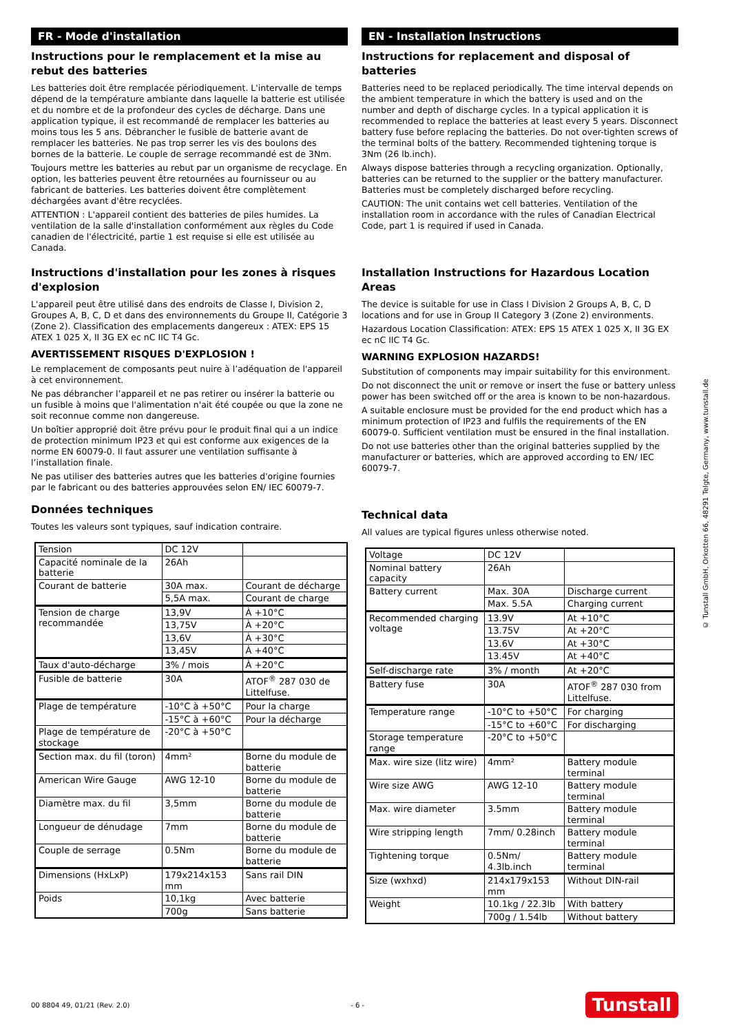FR - Mode d'installation
Instructions pour le remplacement et la mise au rebut des batteries
Les batteries doit être remplacée périodiquement. L'intervalle de temps dépend de la température ambiante dans laquelle la batterie est utilisée et du nombre et de la profondeur des cycles de décharge. Dans une application typique, il est recommandé de remplacer les batteries au moins tous les 5 ans. Débrancher le fusible de batterie avant de remplacer les batteries. Ne pas trop serrer les vis des boulons des bornes de la batterie. Le couple de serrage recommandé est de 3Nm.
Toujours mettre les batteries au rebut par un organisme de recyclage. En option, les batteries peuvent être retournées au fournisseur ou au fabricant de batteries. Les batteries doivent être complètement déchargées avant d'être recyclées.
ATTENTION : L'appareil contient des batteries de piles humides. La ventilation de la salle d'installation conformément aux règles du Code canadien de l'électricité, partie 1 est requise si elle est utilisée au Canada.
Instructions d'installation pour les zones à risques d'explosion
L'appareil peut être utilisé dans des endroits de Classe I, Division 2, Groupes A, B, C, D et dans des environnements du Groupe II, Catégorie 3 (Zone 2). Classification des emplacements dangereux : ATEX: EPS 15 ATEX 1 025 X, II 3G EX ec nC IIC T4 Gc.
AVERTISSEMENT RISQUES D'EXPLOSION !
Le remplacement de composants peut nuire à l’adéquation de l'appareil à cet environnement.
Ne pas débrancher l’appareil et ne pas retirer ou insérer la batterie ou un fusible à moins que l'alimentation n'ait été coupée ou que la zone ne soit reconnue comme non dangereuse.
Un boîtier approprié doit être prévu pour le produit final qui a un indice de protection minimum IP23 et qui est conforme aux exigences de la norme EN 60079-0. Il faut assurer une ventilation suffisante à l’installation finale.
Ne pas utiliser des batteries autres que les batteries d'origine fournies par le fabricant ou des batteries approuvées selon EN/ IEC 60079-7.
Données techniques
Toutes les valeurs sont typiques, sauf indication contraire.
| Tension | DC 12V | |
| Capacité nominale de la batterie | 26Ah | |
| Courant de batterie | 30A max. | Courant de décharge |
| | 5,5A max. | Courant de charge |
| Tension de charge recommandée | 13,9V | À +10°C |
| | 13,75V | À +20°C |
| | 13,6V | À +30°C |
| | 13,45V | À +40°C |
| Taux d'auto-décharge | 3% / mois | À +20°C |
| Fusible de batterie | 30A | ATOF<sup>®</sup> 287 030 de Littelfuse. |
| Plage de température | -10°C à +50°C | Pour la charge |
| | -15°C à +60°C | Pour la décharge |
| Plage de température de stockage | -20°C à +50°C | |
| Section max. du fil (toron) | 4mm² | Borne du module de batterie |
| American Wire Gauge | AWG 12-10 | Borne du module de batterie |
| Diamètre max. du fil | 3,5mm | Borne du module de batterie |
| Longueur de dénudage | 7mm | Borne du module de batterie |
| Couple de serrage | 0.5Nm | Borne du module de batterie |
| Dimensions (HxLxP) | 179x214x153 mm | Sans rail DIN |
| Poids | 10,1kg | Avec batterie |
| | 700g | Sans batterie |
EN - Installation Instructions
Instructions for replacement and disposal of batteries
Batteries need to be replaced periodically. The time interval depends on the ambient temperature in which the battery is used and on the number and depth of discharge cycles. In a typical application it is recommended to replace the batteries at least every 5 years. Disconnect battery fuse before replacing the batteries. Do not over-tighten screws of the terminal bolts of the battery. Recommended tightening torque is 3Nm (26 lb.inch).
Always dispose batteries through a recycling organization. Optionally, batteries can be returned to the supplier or the battery manufacturer. Batteries must be completely discharged before recycling.
CAUTION: The unit contains wet cell batteries. Ventilation of the installation room in accordance with the rules of Canadian Electrical Code, part 1 is required if used in Canada.
Installation Instructions for Hazardous Location Areas
The device is suitable for use in Class I Division 2 Groups A, B, C, D locations and for use in Group II Category 3 (Zone 2) environments.
Hazardous Location Classification: ATEX: EPS 15 ATEX 1 025 X, II 3G EX ec nC IIC T4 Gc.
WARNING EXPLOSION HAZARDS!
Substitution of components may impair suitability for this environment.
Do not disconnect the unit or remove or insert the fuse or battery unless power has been switched off or the area is known to be non-hazardous.
A suitable enclosure must be provided for the end product which has a minimum protection of IP23 and fulfils the requirements of the EN 60079-0. Sufficient ventilation must be ensured in the final installation.
Do not use batteries other than the original batteries supplied by the manufacturer or batteries, which are approved according to EN/ IEC 60079-7.
Technical data
All values are typical figures unless otherwise noted.
| Voltage | DC 12V | |
| Nominal battery capacity | 26Ah | |
| Battery current | Max. 30A | Discharge current |
| | Max. 5.5A | Charging current |
| Recommended charging voltage | 13.9V | At +10°C |
| | 13.75V | At +20°C |
| | 13.6V | At +30°C |
| | 13.45V | At +40°C |
| Self-discharge rate | 3% / month | At +20°C |
| Battery fuse | 30A | ATOF<sup>®</sup> 287 030 from Littelfuse. |
| Temperature range | -10°C to +50°C | For charging |
| | -15°C to +60°C | For discharging |
| Storage temperature range | -20°C to +50°C | |
| Max. wire size (litz wire) | 4mm² | Battery module terminal |
| Wire size AWG | AWG 12-10 | Battery module terminal |
| Max. wire diameter | 3.5mm | Battery module terminal |
| Wire stripping length | 7mm/ 0.28inch | Battery module terminal |
| Tightening torque | 0.5Nm/ 4.3lb.inch | Battery module terminal |
| Size (wxhxd) | 214x179x153 mm | Without DIN-rail |
| Weight | 10.1kg / 22.3lb | With battery |
| | 700g / 1.54lb | Without battery |
© Tunstall GmbH, Orkotten 66, 48291 Telgte, Germany, www.tunstall.de
00 8804 49, 01/21 (Rev. 2.0) - 6 - Tunstall